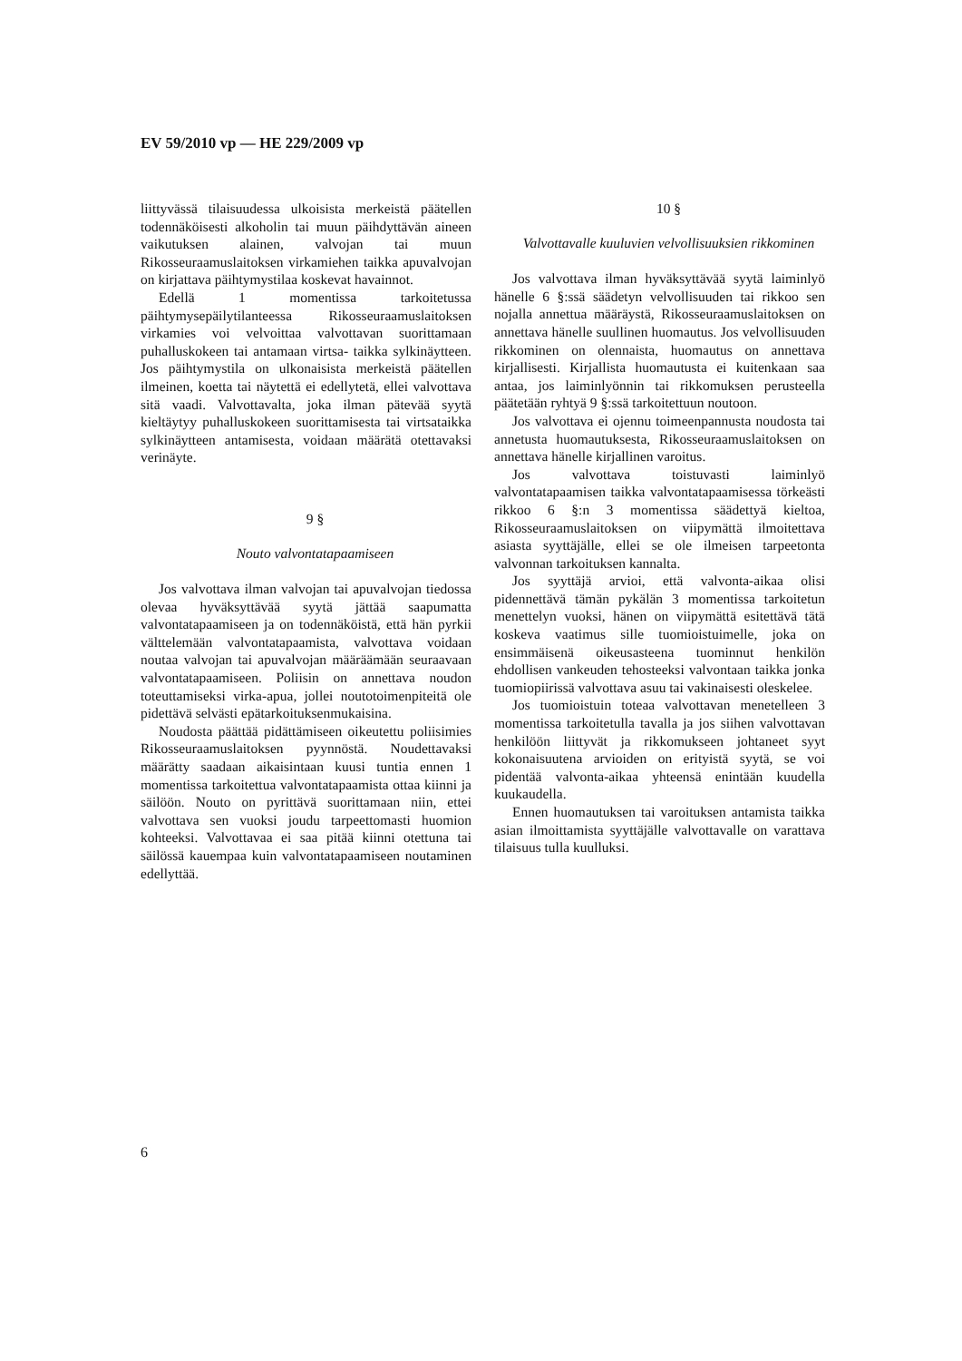EV 59/2010 vp — HE 229/2009 vp
liittyvässä tilaisuudessa ulkoisista merkeistä päätellen todennäköisesti alkoholin tai muun päihdyttävän aineen vaikutuksen alainen, valvojan tai muun Rikosseuraamuslaitoksen virkamiehen taikka apuvalvojan on kirjattava päihtymystilaa koskevat havainnot.
Edellä 1 momentissa tarkoitetussa päihtymysepäilytilanteessa Rikosseuraamuslaitoksen virkamies voi velvoittaa valvottavan suorittamaan puhalluskokeen tai antamaan virtsa- taikka sylkinäytteen. Jos päihtymystila on ulkonaisista merkeistä päätellen ilmeinen, koetta tai näytettä ei edellytetä, ellei valvottava sitä vaadi. Valvottavalta, joka ilman pätevää syytä kieltäytyy puhalluskokeen suorittamisesta tai virtsataikka sylkinäytteen antamisesta, voidaan määrätä otettavaksi verinäyte.
9 §
Nouto valvontatapaamiseen
Jos valvottava ilman valvojan tai apuvalvojan tiedossa olevaa hyväksyttävää syytä jättää saapumatta valvontatapaamiseen ja on todennäköistä, että hän pyrkii välttelemään valvontatapaamista, valvottava voidaan noutaa valvojan tai apuvalvojan määräämään seuraavaan valvontatapaamiseen. Poliisin on annettava noudon toteuttamiseksi virka-apua, jollei noutotoimenpiteitä ole pidettävä selvästi epätarkoituksenmukaisina.
Noudosta päättää pidättämiseen oikeutettu poliisimies Rikosseuraamuslaitoksen pyynnöstä. Noudettavaksi määrätty saadaan aikaisintaan kuusi tuntia ennen 1 momentissa tarkoitettua valvontatapaamista ottaa kiinni ja säilöön. Nouto on pyrittävä suorittamaan niin, ettei valvottava sen vuoksi joudu tarpeettomasti huomion kohteeksi. Valvottavaa ei saa pitää kiinni otettuna tai säilössä kauempaa kuin valvontatapaamiseen noutaminen edellyttää.
10 §
Valvottavalle kuuluvien velvollisuuksien rikkominen
Jos valvottava ilman hyväksyttävää syytä laiminlyö hänelle 6 §:ssä säädetyn velvollisuuden tai rikkoo sen nojalla annettua määräystä, Rikosseuraamuslaitoksen on annettava hänelle suullinen huomautus. Jos velvollisuuden rikkominen on olennaista, huomautus on annettava kirjallisesti. Kirjallista huomautusta ei kuitenkaan saa antaa, jos laiminlyönnin tai rikkomuksen perusteella päätetään ryhtyä 9 §:ssä tarkoitettuun noutoon.
Jos valvottava ei ojennu toimeenpannusta noudosta tai annetusta huomautuksesta, Rikosseuraamuslaitoksen on annettava hänelle kirjallinen varoitus.
Jos valvottava toistuvasti laiminlyö valvontatapaamisen taikka valvontatapaamisessa törkeästi rikkoo 6 §:n 3 momentissa säädettyä kieltoa, Rikosseuraamuslaitoksen on viipymättä ilmoitettava asiasta syyttäjälle, ellei se ole ilmeisen tarpeetonta valvonnan tarkoituksen kannalta.
Jos syyttäjä arvioi, että valvonta-aikaa olisi pidennettävä tämän pykälän 3 momentissa tarkoitetun menettelyn vuoksi, hänen on viipymättä esitettävä tätä koskeva vaatimus sille tuomioistuimelle, joka on ensimmäisenä oikeusasteena tuominnut henkilön ehdollisen vankeuden tehosteeksi valvontaan taikka jonka tuomiopiirissä valvottava asuu tai vakinaisesti oleskelee.
Jos tuomioistuin toteaa valvottavan menetelleen 3 momentissa tarkoitetulla tavalla ja jos siihen valvottavan henkilöön liittyvät ja rikkomukseen johtaneet syyt kokonaisuutena arvioiden on erityistä syytä, se voi pidentää valvonta-aikaa yhteensä enintään kuudella kuukaudella.
Ennen huomautuksen tai varoituksen antamista taikka asian ilmoittamista syyttäjälle valvottavalle on varattava tilaisuus tulla kuulluksi.
6